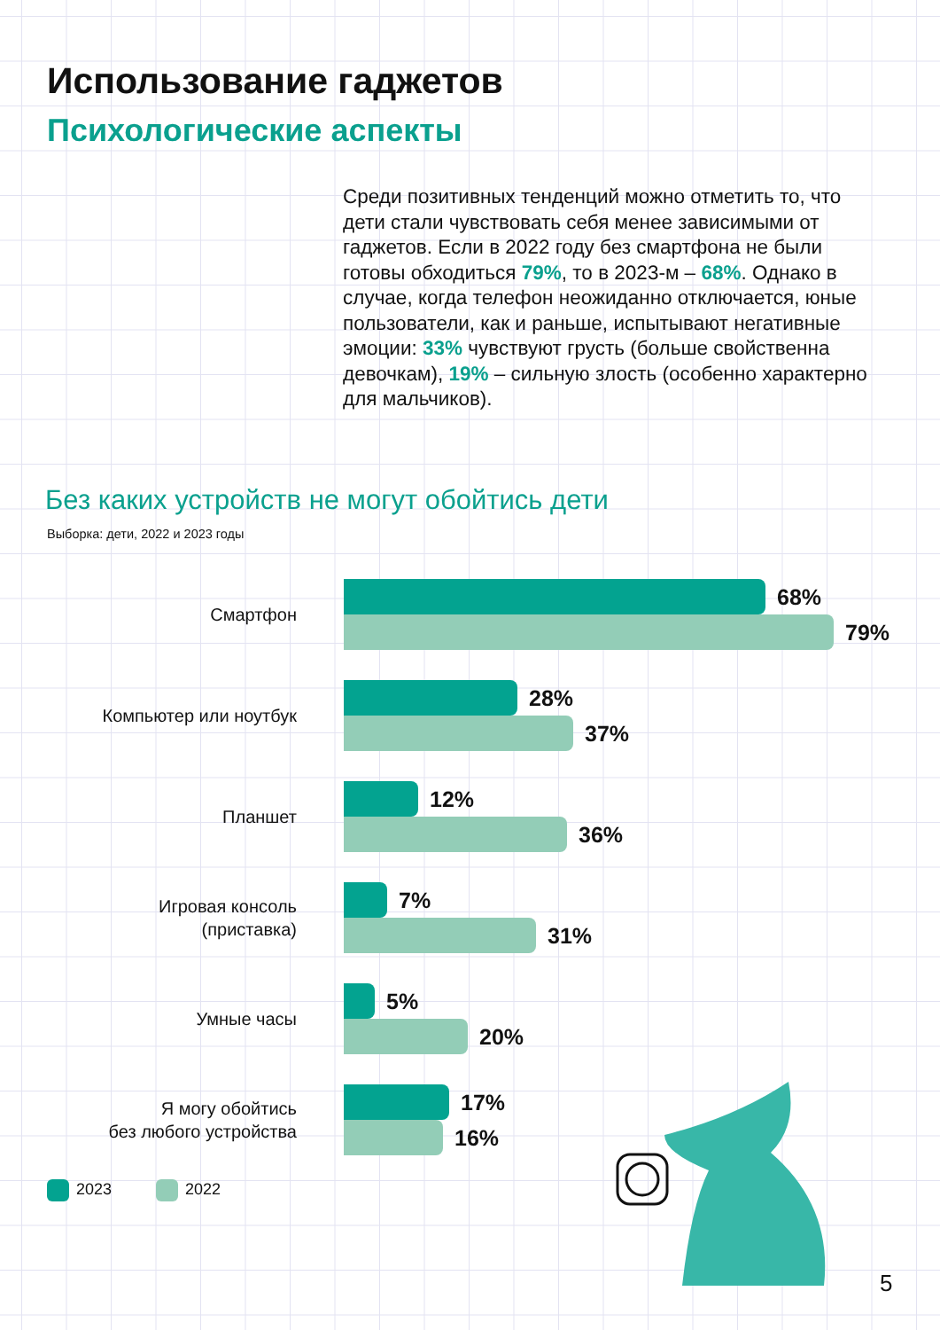Использование гаджетов
Психологические аспекты
Среди позитивных тенденций можно отметить то, что дети стали чувствовать себя менее зависимыми от гаджетов. Если в 2022 году без смартфона не были готовы обходиться 79%, то в 2023-м – 68%. Однако в случае, когда телефон неожиданно отключается, юные пользователи, как и раньше, испытывают негативные эмоции: 33% чувствуют грусть (больше свойственна девочкам), 19% – сильную злость (особенно характерно для мальчиков).
Без каких устройств не могут обойтись дети
Выборка: дети, 2022 и 2023 годы
Смартфон
68%
79%
Компьютер или ноутбук
28%
37%
Планшет
12%
36%
Игровая консоль
(приставка)
7%
31%
Умные часы
5%
20%
Я могу обойтись
без любого устройства
17%
16%
2023 2022
5